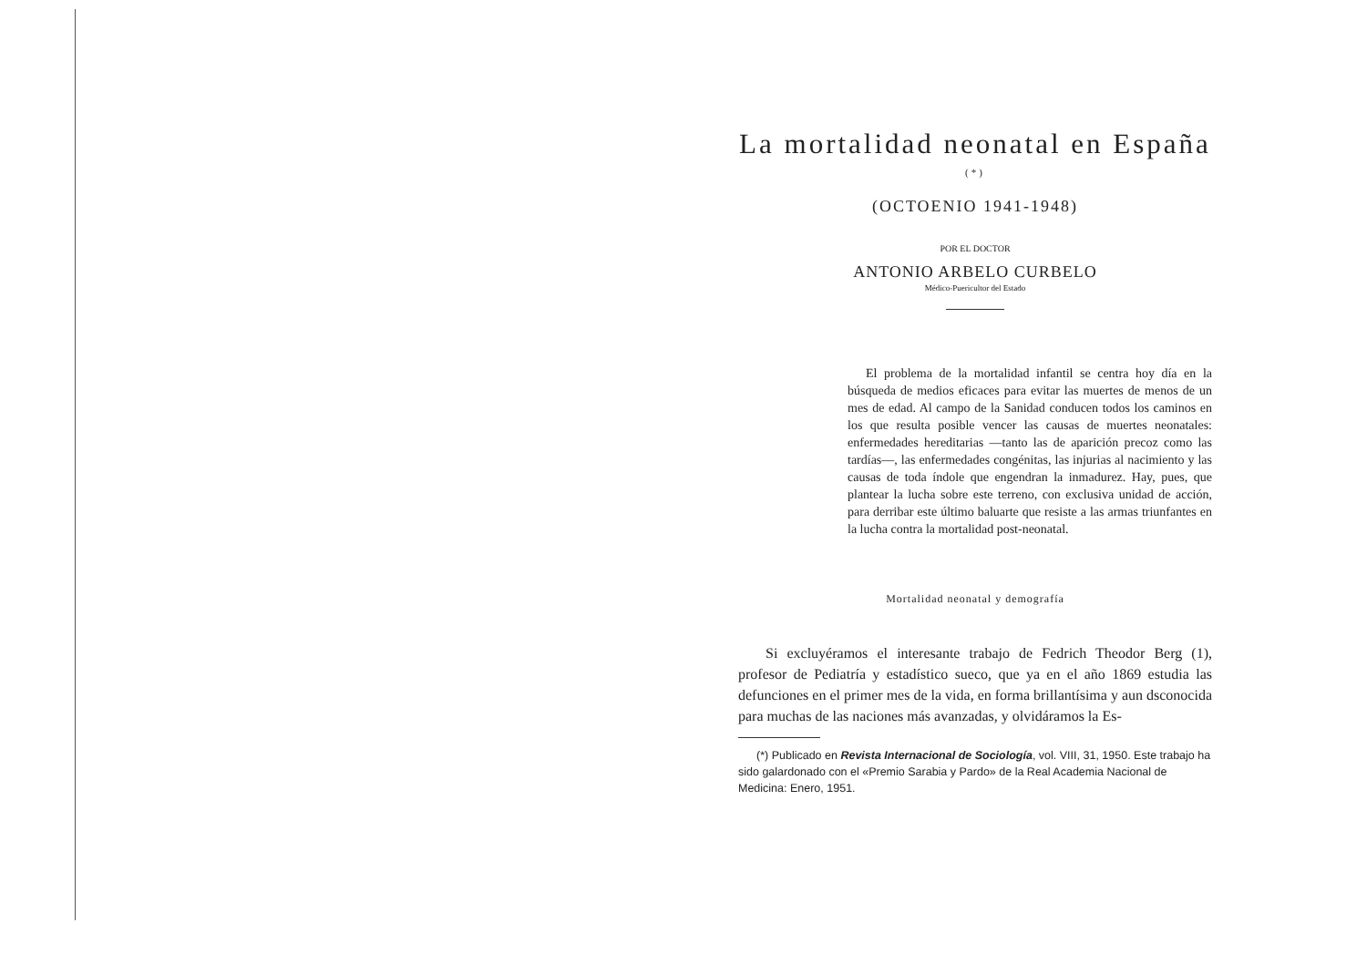La mortalidad neonatal en España <sup>(*)</sup>
(OCTOENIO 1941-1948)
POR EL DOCTOR
ANTONIO ARBELO CURBELO
Médico-Puericultor del Estado
El problema de la mortalidad infantil se centra hoy día en la búsqueda de medios eficaces para evitar las muertes de menos de un mes de edad. Al campo de la Sanidad conducen todos los caminos en los que resulta posible vencer las causas de muertes neonatales: enfermedades hereditarias —tanto las de aparición precoz como las tardías—, las enfermedades congénitas, las injurias al nacimiento y las causas de toda índole que engendran la inmadurez. Hay, pues, que plantear la lucha sobre este terreno, con exclusiva unidad de acción, para derribar este último baluarte que resiste a las armas triunfantes en la lucha contra la mortalidad post-neonatal.
Mortalidad neonatal y demografía
Si excluyéramos el interesante trabajo de Fedrich Theodor Berg (1), profesor de Pediatría y estadístico sueco, que ya en el año 1869 estudia las defunciones en el primer mes de la vida, en forma brillantísima y aun dsconocida para muchas de las naciones más avanzadas, y olvidáramos la Es-
(*) Publicado en Revista Internacional de Sociología, vol. VIII, 31, 1950. Este trabajo ha sido galardonado con el «Premio Sarabia y Pardo» de la Real Academia Nacional de Medicina: Enero, 1951.